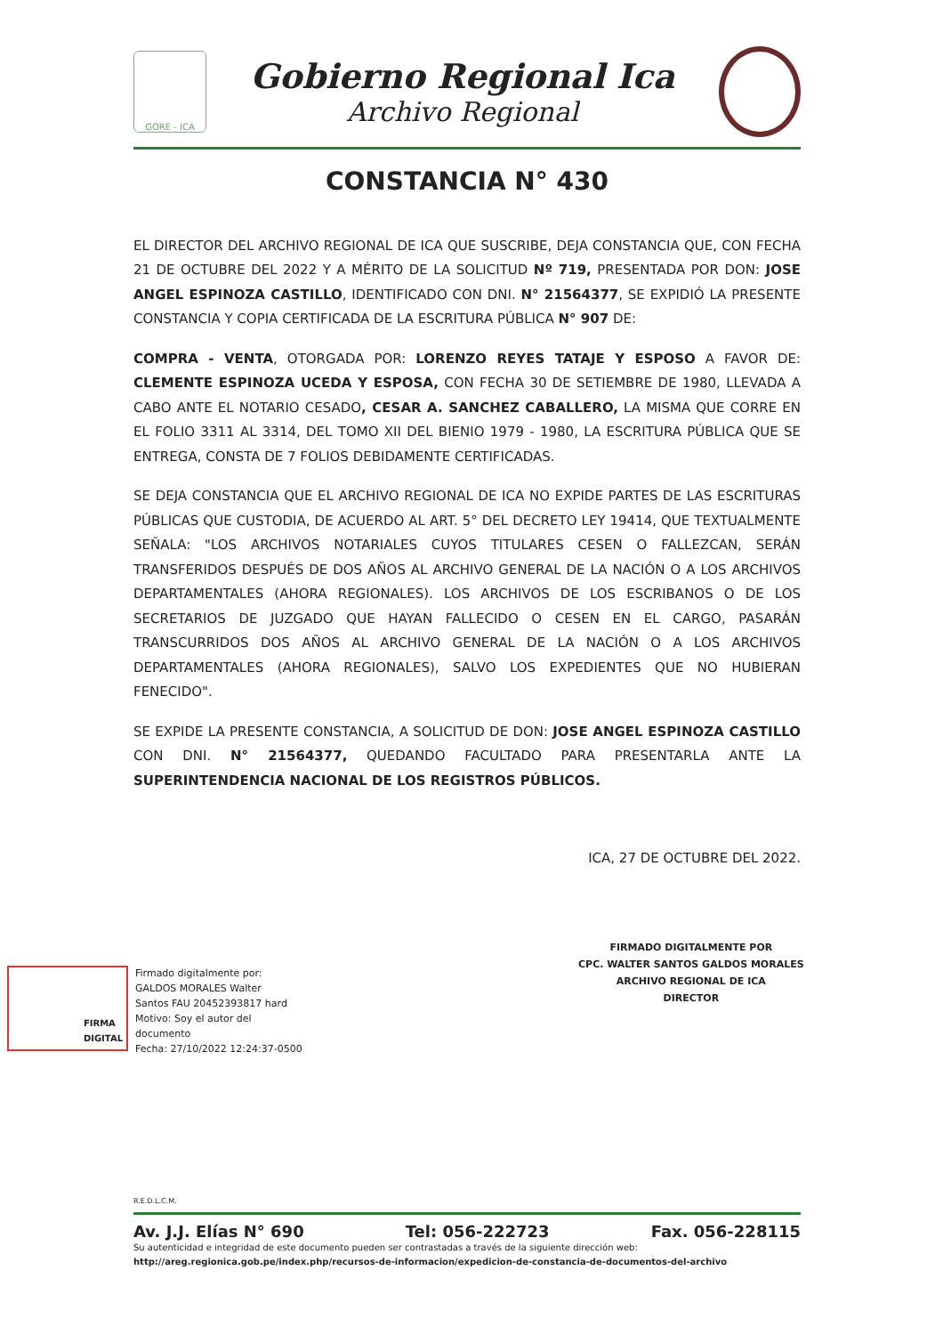GORE - ICA
Gobierno Regional Ica
Archivo Regional
CONSTANCIA N° 430
EL DIRECTOR DEL ARCHIVO REGIONAL DE ICA QUE SUSCRIBE, DEJA CONSTANCIA QUE, CON FECHA 21 DE OCTUBRE DEL 2022 Y A MÉRITO DE LA SOLICITUD Nº 719, PRESENTADA POR DON: JOSE ANGEL ESPINOZA CASTILLO, IDENTIFICADO CON DNI. N° 21564377, SE EXPIDIÓ LA PRESENTE CONSTANCIA Y COPIA CERTIFICADA DE LA ESCRITURA PÚBLICA N° 907 DE:
COMPRA - VENTA, OTORGADA POR: LORENZO REYES TATAJE Y ESPOSO A FAVOR DE: CLEMENTE ESPINOZA UCEDA Y ESPOSA, CON FECHA 30 DE SETIEMBRE DE 1980, LLEVADA A CABO ANTE EL NOTARIO CESADO, CESAR A. SANCHEZ CABALLERO, LA MISMA QUE CORRE EN EL FOLIO 3311 AL 3314, DEL TOMO XII DEL BIENIO 1979 - 1980, LA ESCRITURA PÚBLICA QUE SE ENTREGA, CONSTA DE 7 FOLIOS DEBIDAMENTE CERTIFICADAS.
SE DEJA CONSTANCIA QUE EL ARCHIVO REGIONAL DE ICA NO EXPIDE PARTES DE LAS ESCRITURAS PÚBLICAS QUE CUSTODIA, DE ACUERDO AL ART. 5° DEL DECRETO LEY 19414, QUE TEXTUALMENTE SEÑALA: "LOS ARCHIVOS NOTARIALES CUYOS TITULARES CESEN O FALLEZCAN, SERÁN TRANSFERIDOS DESPUÉS DE DOS AÑOS AL ARCHIVO GENERAL DE LA NACIÓN O A LOS ARCHIVOS DEPARTAMENTALES (AHORA REGIONALES). LOS ARCHIVOS DE LOS ESCRIBANOS O DE LOS SECRETARIOS DE JUZGADO QUE HAYAN FALLECIDO O CESEN EN EL CARGO, PASARÁN TRANSCURRIDOS DOS AÑOS AL ARCHIVO GENERAL DE LA NACIÓN O A LOS ARCHIVOS DEPARTAMENTALES (AHORA REGIONALES), SALVO LOS EXPEDIENTES QUE NO HUBIERAN FENECIDO".
SE EXPIDE LA PRESENTE CONSTANCIA, A SOLICITUD DE DON: JOSE ANGEL ESPINOZA CASTILLO CON DNI. N° 21564377, QUEDANDO FACULTADO PARA PRESENTARLA ANTE LA SUPERINTENDENCIA NACIONAL DE LOS REGISTROS PÚBLICOS.
ICA, 27 DE OCTUBRE DEL 2022.
FIRMADO DIGITALMENTE POR
CPC. WALTER SANTOS GALDOS MORALES
ARCHIVO REGIONAL DE ICA
DIRECTOR
FIRMA
DIGITAL
Firmado digitalmente por:
GALDOS MORALES Walter
Santos FAU 20452393817 hard
Motivo: Soy el autor del
documento
Fecha: 27/10/2022 12:24:37-0500
R.E.D.L.C.M.
Av. J.J. Elías N° 690 Tel: 056-222723 Fax. 056-228115
Su autenticidad e integridad de este documento pueden ser contrastadas a través de la siguiente dirección web:
http://areg.regionica.gob.pe/index.php/recursos-de-informacion/expedicion-de-constancia-de-documentos-del-archivo